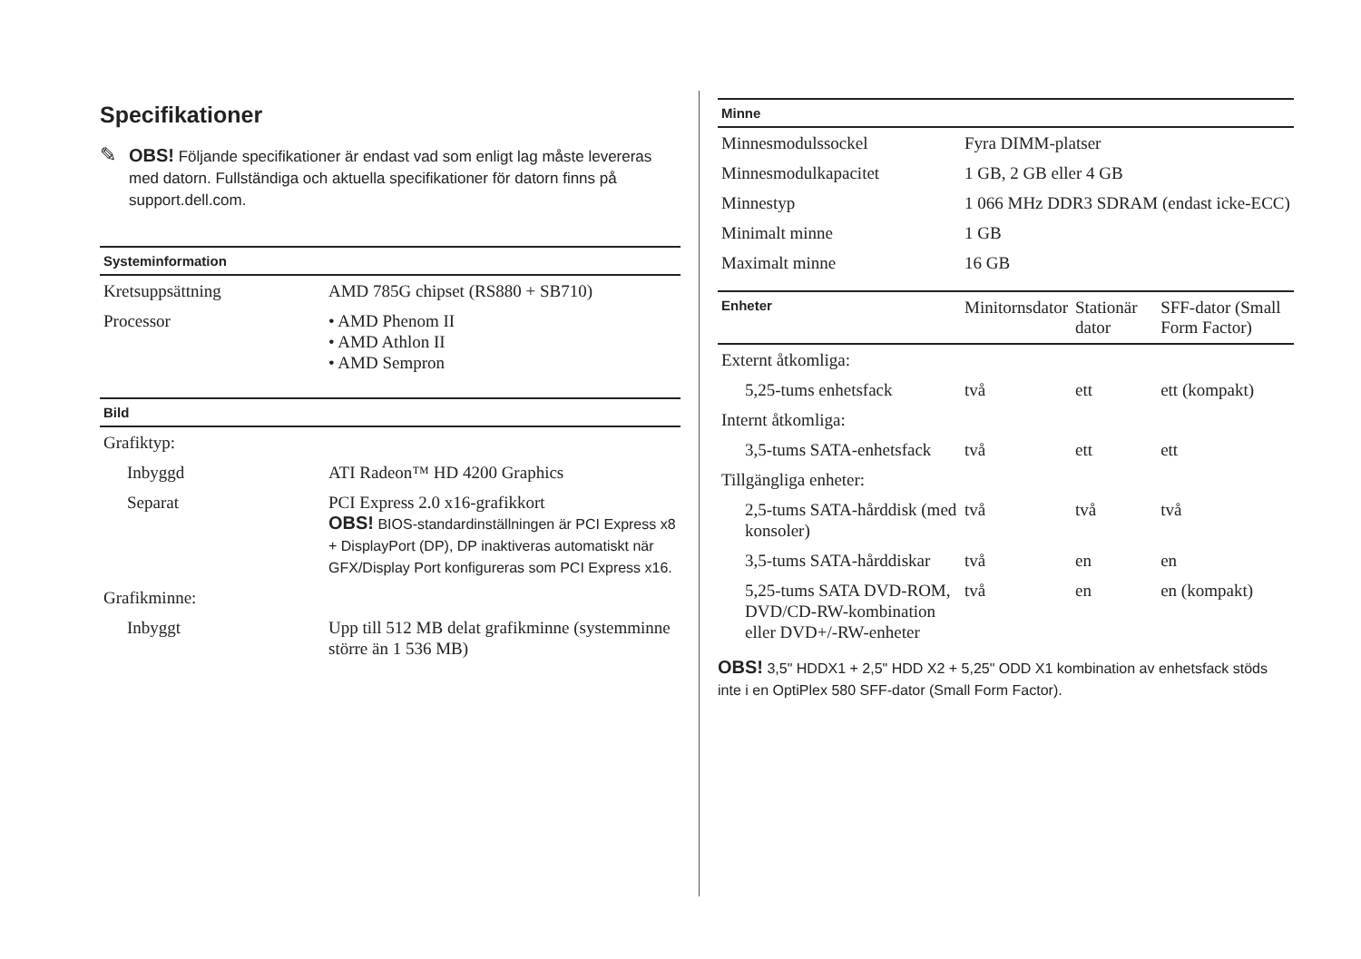Specifikationer
✎ OBS! Följande specifikationer är endast vad som enligt lag måste levereras med datorn. Fullständiga och aktuella specifikationer för datorn finns på support.dell.com.
| Systeminformation | |
| --- | --- |
| Kretsuppsättning | AMD 785G chipset (RS880 + SB710) |
| Processor | • AMD Phenom II • AMD Athlon II • AMD Sempron |
| Bild | |
| Grafiktyp: | |
| Inbyggd | ATI Radeon™ HD 4200 Graphics |
| Separat | PCI Express 2.0 x16-grafikkort OBS! BIOS-standardinställningen är PCI Express x8 + DisplayPort (DP), DP inaktiveras automatiskt när GFX/Display Port konfigureras som PCI Express x16. |
| Grafikminne: | |
| Inbyggt | Upp till 512 MB delat grafikminne (systemminne större än 1 536 MB) |
| Minne | |
| --- | --- |
| Minnesmodulssockel | Fyra DIMM-platser |
| Minnesmodulkapacitet | 1 GB, 2 GB eller 4 GB |
| Minnestyp | 1 066 MHz DDR3 SDRAM (endast icke-ECC) |
| Minimalt minne | 1 GB |
| Maximalt minne | 16 GB |
| Enheter | Minitornsdator | Stationär dator | SFF-dator (Small Form Factor) |
| --- | --- | --- | --- |
| Externt åtkomliga: | | | |
| 5,25-tums enhetsfack | två | ett | ett (kompakt) |
| Internt åtkomliga: | | | |
| 3,5-tums SATA-enhetsfack | två | ett | ett |
| Tillgängliga enheter: | | | |
| 2,5-tums SATA-hårddisk (med konsoler) | två | två | två |
| 3,5-tums SATA-hårddiskar | två | en | en |
| 5,25-tums SATA DVD-ROM, DVD/CD-RW-kombination eller DVD+/-RW-enheter | två | en | en (kompakt) |
OBS! 3,5" HDDX1 + 2,5" HDD X2 + 5,25" ODD X1 kombination av enhetsfack stöds inte i en OptiPlex 580 SFF-dator (Small Form Factor).